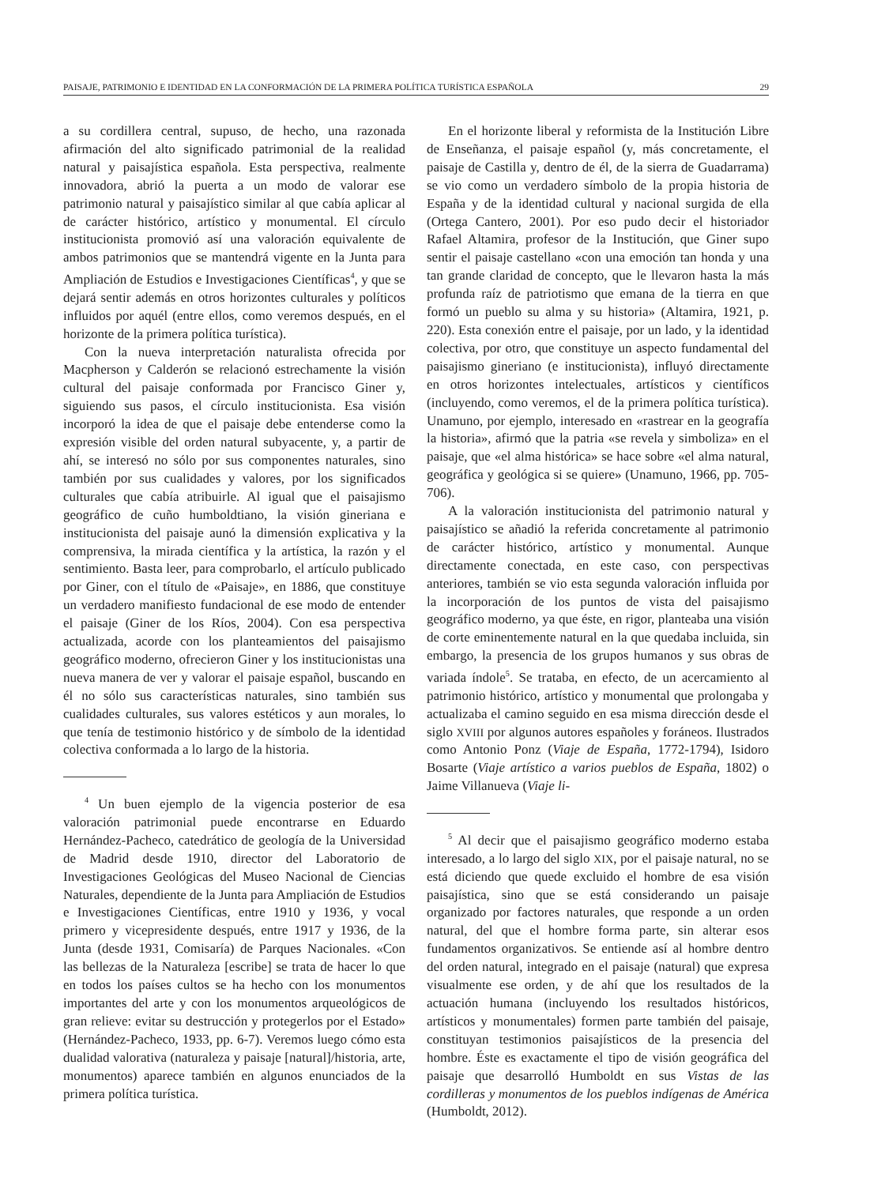PAISAJE, PATRIMONIO E IDENTIDAD EN LA CONFORMACIÓN DE LA PRIMERA POLÍTICA TURÍSTICA ESPAÑOLA 29
a su cordillera central, supuso, de hecho, una razonada afirmación del alto significado patrimonial de la realidad natural y paisajística española. Esta perspectiva, realmente innovadora, abrió la puerta a un modo de valorar ese patrimonio natural y paisajístico similar al que cabía aplicar al de carácter histórico, artístico y monumental. El círculo institucionista promovió así una valoración equivalente de ambos patrimonios que se mantendrá vigente en la Junta para Ampliación de Estudios e Investigaciones Científicas<sup>4</sup>, y que se dejará sentir además en otros horizontes culturales y políticos influidos por aquél (entre ellos, como veremos después, en el horizonte de la primera política turística).
Con la nueva interpretación naturalista ofrecida por Macpherson y Calderón se relacionó estrechamente la visión cultural del paisaje conformada por Francisco Giner y, siguiendo sus pasos, el círculo institucionista. Esa visión incorporó la idea de que el paisaje debe entenderse como la expresión visible del orden natural subyacente, y, a partir de ahí, se interesó no sólo por sus componentes naturales, sino también por sus cualidades y valores, por los significados culturales que cabía atribuirle. Al igual que el paisajismo geográfico de cuño humboldtiano, la visión gineriana e institucionista del paisaje aunó la dimensión explicativa y la comprensiva, la mirada científica y la artística, la razón y el sentimiento. Basta leer, para comprobarlo, el artículo publicado por Giner, con el título de «Paisaje», en 1886, que constituye un verdadero manifiesto fundacional de ese modo de entender el paisaje (Giner de los Ríos, 2004). Con esa perspectiva actualizada, acorde con los planteamientos del paisajismo geográfico moderno, ofrecieron Giner y los institucionistas una nueva manera de ver y valorar el paisaje español, buscando en él no sólo sus características naturales, sino también sus cualidades culturales, sus valores estéticos y aun morales, lo que tenía de testimonio histórico y de símbolo de la identidad colectiva conformada a lo largo de la historia.
<sup>4</sup> Un buen ejemplo de la vigencia posterior de esa valoración patrimonial puede encontrarse en Eduardo Hernández-Pacheco, catedrático de geología de la Universidad de Madrid desde 1910, director del Laboratorio de Investigaciones Geológicas del Museo Nacional de Ciencias Naturales, dependiente de la Junta para Ampliación de Estudios e Investigaciones Científicas, entre 1910 y 1936, y vocal primero y vicepresidente después, entre 1917 y 1936, de la Junta (desde 1931, Comisaría) de Parques Nacionales. «Con las bellezas de la Naturaleza [escribe] se trata de hacer lo que en todos los países cultos se ha hecho con los monumentos importantes del arte y con los monumentos arqueológicos de gran relieve: evitar su destrucción y protegerlos por el Estado» (Hernández-Pacheco, 1933, pp. 6-7). Veremos luego cómo esta dualidad valorativa (naturaleza y paisaje [natural]/historia, arte, monumentos) aparece también en algunos enunciados de la primera política turística.
En el horizonte liberal y reformista de la Institución Libre de Enseñanza, el paisaje español (y, más concretamente, el paisaje de Castilla y, dentro de él, de la sierra de Guadarrama) se vio como un verdadero símbolo de la propia historia de España y de la identidad cultural y nacional surgida de ella (Ortega Cantero, 2001). Por eso pudo decir el historiador Rafael Altamira, profesor de la Institución, que Giner supo sentir el paisaje castellano «con una emoción tan honda y una tan grande claridad de concepto, que le llevaron hasta la más profunda raíz de patriotismo que emana de la tierra en que formó un pueblo su alma y su historia» (Altamira, 1921, p. 220). Esta conexión entre el paisaje, por un lado, y la identidad colectiva, por otro, que constituye un aspecto fundamental del paisajismo gineriano (e institucionista), influyó directamente en otros horizontes intelectuales, artísticos y científicos (incluyendo, como veremos, el de la primera política turística). Unamuno, por ejemplo, interesado en «rastrear en la geografía la historia», afirmó que la patria «se revela y simboliza» en el paisaje, que «el alma histórica» se hace sobre «el alma natural, geográfica y geológica si se quiere» (Unamuno, 1966, pp. 705-706).
A la valoración institucionista del patrimonio natural y paisajístico se añadió la referida concretamente al patrimonio de carácter histórico, artístico y monumental. Aunque directamente conectada, en este caso, con perspectivas anteriores, también se vio esta segunda valoración influida por la incorporación de los puntos de vista del paisajismo geográfico moderno, ya que éste, en rigor, planteaba una visión de corte eminentemente natural en la que quedaba incluida, sin embargo, la presencia de los grupos humanos y sus obras de variada índole<sup>5</sup>. Se trataba, en efecto, de un acercamiento al patrimonio histórico, artístico y monumental que prolongaba y actualizaba el camino seguido en esa misma dirección desde el siglo XVIII por algunos autores españoles y foráneos. Ilustrados como Antonio Ponz (Viaje de España, 1772-1794), Isidoro Bosarte (Viaje artístico a varios pueblos de España, 1802) o Jaime Villanueva (Viaje li-
<sup>5</sup> Al decir que el paisajismo geográfico moderno estaba interesado, a lo largo del siglo XIX, por el paisaje natural, no se está diciendo que quede excluido el hombre de esa visión paisajística, sino que se está considerando un paisaje organizado por factores naturales, que responde a un orden natural, del que el hombre forma parte, sin alterar esos fundamentos organizativos. Se entiende así al hombre dentro del orden natural, integrado en el paisaje (natural) que expresa visualmente ese orden, y de ahí que los resultados de la actuación humana (incluyendo los resultados históricos, artísticos y monumentales) formen parte también del paisaje, constituyan testimonios paisajísticos de la presencia del hombre. Éste es exactamente el tipo de visión geográfica del paisaje que desarrolló Humboldt en sus Vistas de las cordilleras y monumentos de los pueblos indígenas de América (Humboldt, 2012).